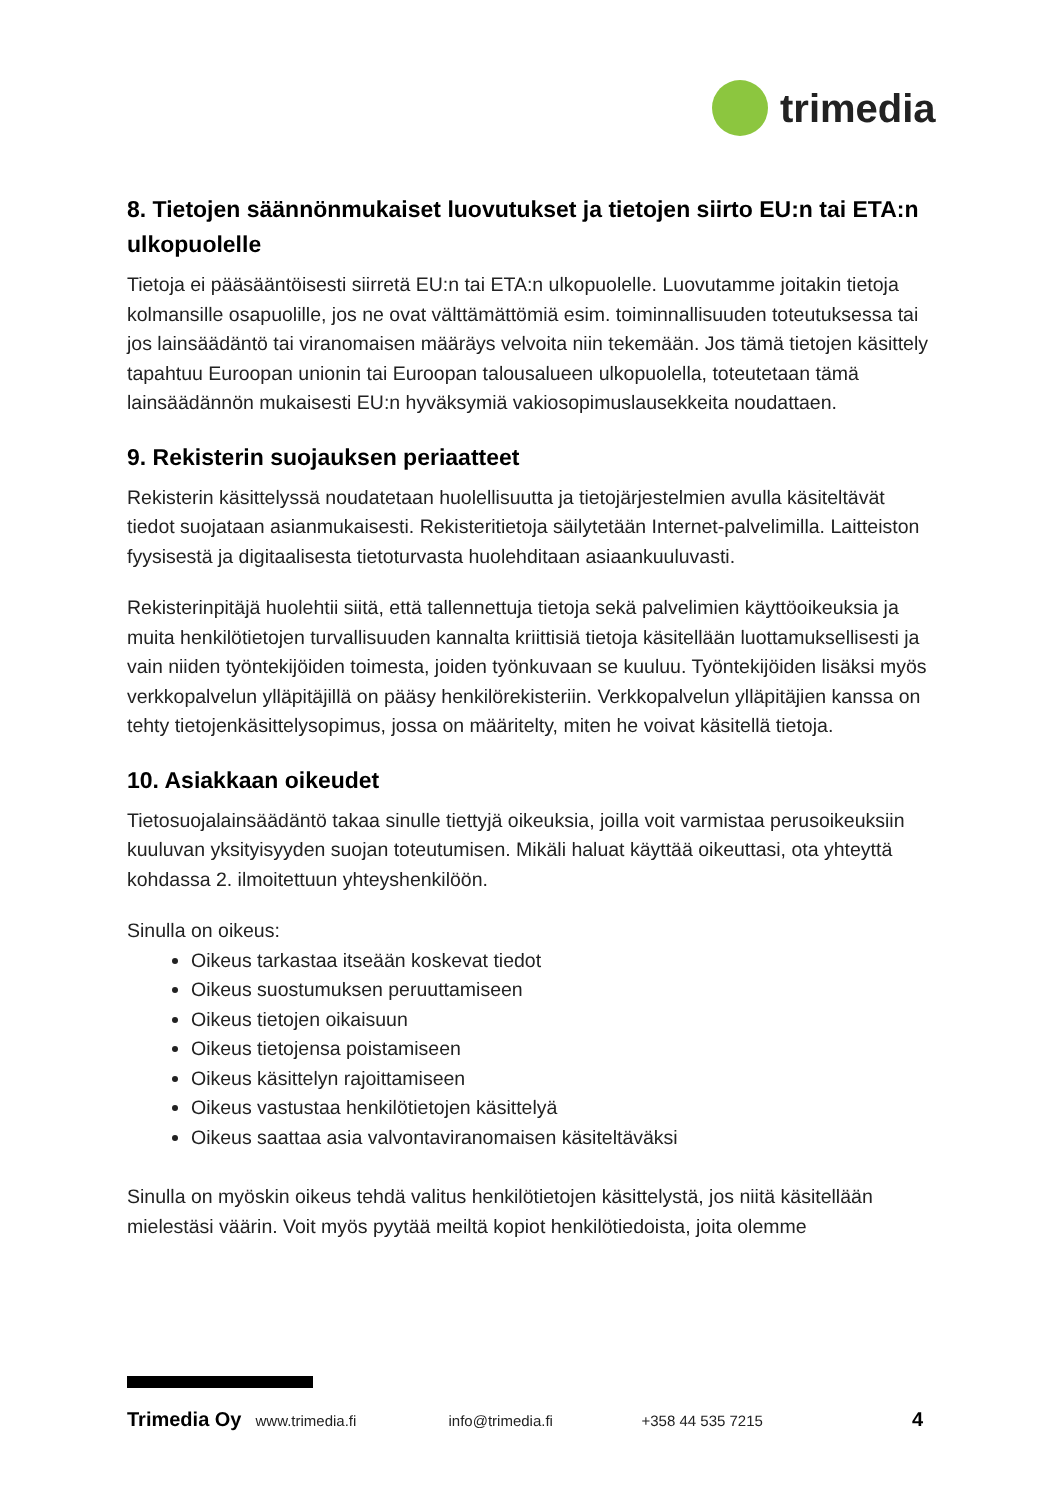trimedia
8. Tietojen säännönmukaiset luovutukset ja tietojen siirto EU:n tai ETA:n ulkopuolelle
Tietoja ei pääsääntöisesti siirretä EU:n tai ETA:n ulkopuolelle. Luovutamme joitakin tietoja kolmansille osapuolille, jos ne ovat välttämättömiä esim. toiminnallisuuden toteutuksessa tai jos lainsäädäntö tai viranomaisen määräys velvoita niin tekemään. Jos tämä tietojen käsittely tapahtuu Euroopan unionin tai Euroopan talousalueen ulkopuolella, toteutetaan tämä lainsäädännön mukaisesti EU:n hyväksymiä vakiosopimuslausekkeita noudattaen.
9. Rekisterin suojauksen periaatteet
Rekisterin käsittelyssä noudatetaan huolellisuutta ja tietojärjestelmien avulla käsiteltävät tiedot suojataan asianmukaisesti. Rekisteritietoja säilytetään Internet-palvelimilla. Laitteiston fyysisestä ja digitaalisesta tietoturvasta huolehditaan asiaankuuluvasti.
Rekisterinpitäjä huolehtii siitä, että tallennettuja tietoja sekä palvelimien käyttöoikeuksia ja muita henkilötietojen turvallisuuden kannalta kriittisiä tietoja käsitellään luottamuksellisesti ja vain niiden työntekijöiden toimesta, joiden työnkuvaan se kuuluu. Työntekijöiden lisäksi myös verkkopalvelun ylläpitäjillä on pääsy henkilörekisteriin. Verkkopalvelun ylläpitäjien kanssa on tehty tietojenkäsittelysopimus, jossa on määritelty, miten he voivat käsitellä tietoja.
10. Asiakkaan oikeudet
Tietosuojalainsäädäntö takaa sinulle tiettyjä oikeuksia, joilla voit varmistaa perusoikeuksiin kuuluvan yksityisyyden suojan toteutumisen. Mikäli haluat käyttää oikeuttasi, ota yhteyttä kohdassa 2. ilmoitettuun yhteyshenkilöön.
Sinulla on oikeus:
Oikeus tarkastaa itseään koskevat tiedot
Oikeus suostumuksen peruuttamiseen
Oikeus tietojen oikaisuun
Oikeus tietojensa poistamiseen
Oikeus käsittelyn rajoittamiseen
Oikeus vastustaa henkilötietojen käsittelyä
Oikeus saattaa asia valvontaviranomaisen käsiteltäväksi
Sinulla on myöskin oikeus tehdä valitus henkilötietojen käsittelystä, jos niitä käsitellään mielestäsi väärin. Voit myös pyytää meiltä kopiot henkilötiedoista, joita olemme
Trimedia Oy www.trimedia.fi info@trimedia.fi +358 44 535 7215 4